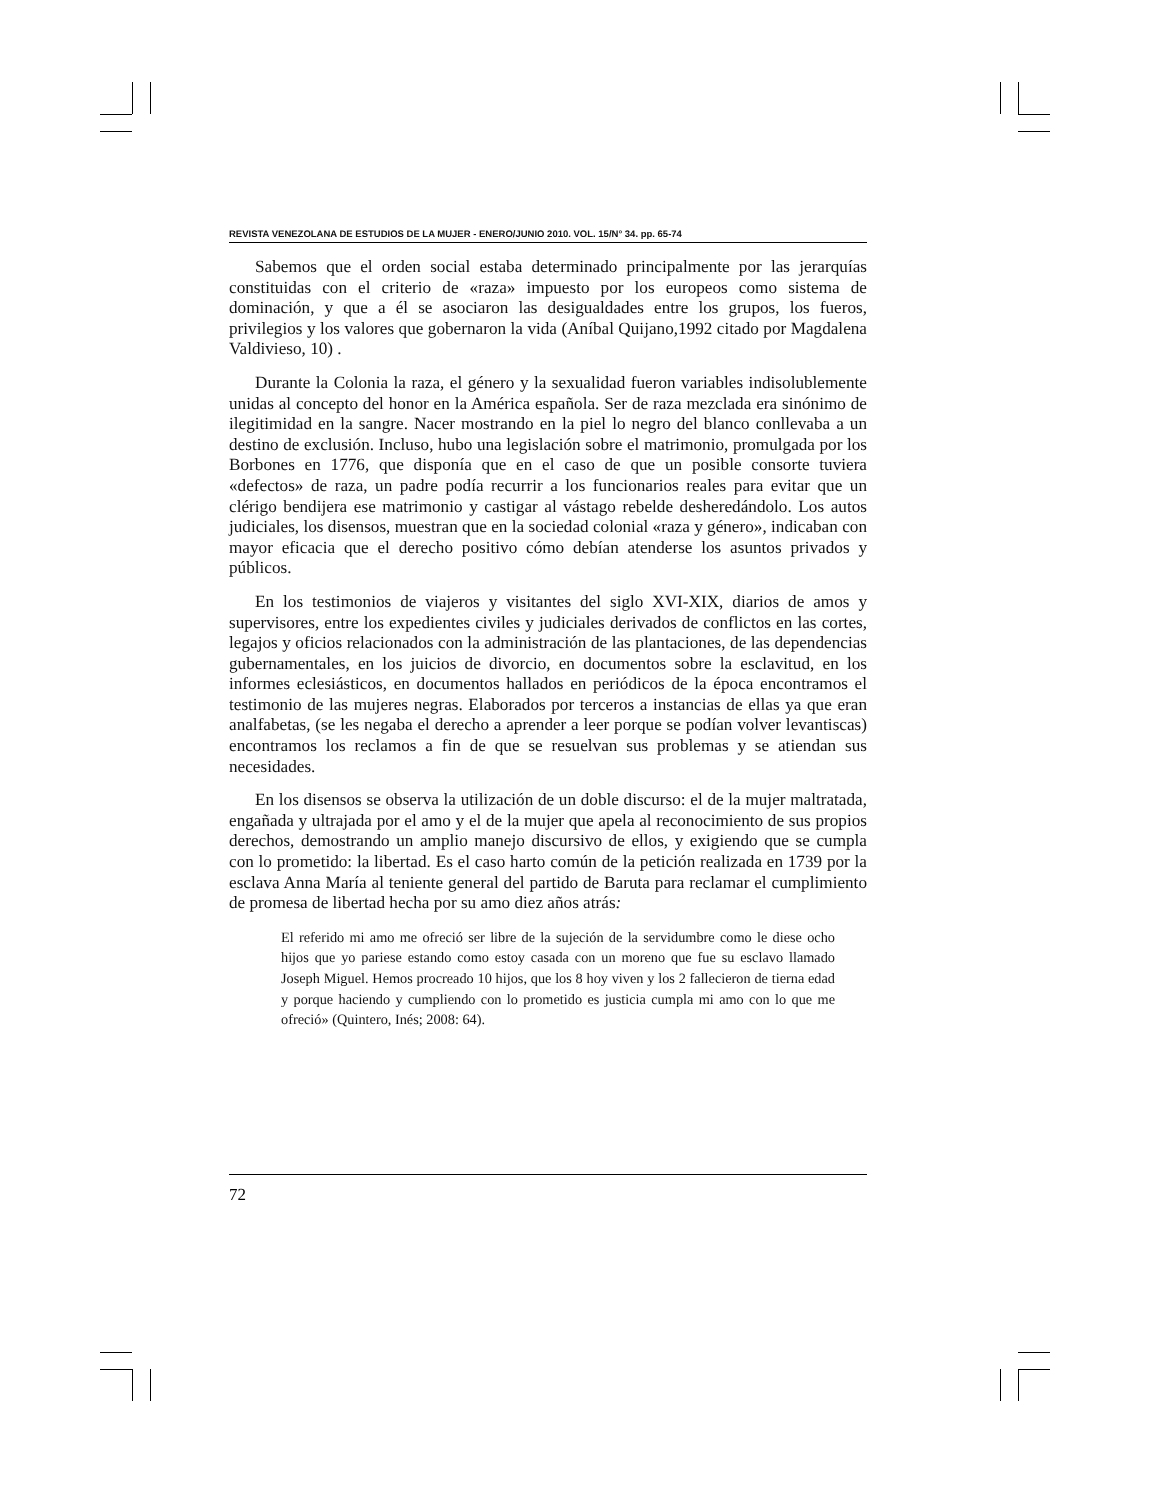REVISTA VENEZOLANA DE ESTUDIOS DE LA MUJER - ENERO/JUNIO 2010. VOL. 15/N° 34. pp. 65-74
Sabemos que el orden social estaba determinado principalmente por las jerarquías constituidas con el criterio de «raza» impuesto por los europeos como sistema de dominación, y que a él se asociaron las desigualdades entre los grupos, los fueros, privilegios y los valores que gobernaron la vida (Aníbal Quijano,1992 citado por Magdalena Valdivieso, 10) .
Durante la Colonia la raza, el género y la sexualidad fueron variables indisolublemente unidas al concepto del honor en la América española. Ser de raza mezclada era sinónimo de ilegitimidad en la sangre. Nacer mostrando en la piel lo negro del blanco conllevaba a un destino de exclusión. Incluso, hubo una legislación sobre el matrimonio, promulgada por los Borbones en 1776, que disponía que en el caso de que un posible consorte tuviera «defectos» de raza, un padre podía recurrir a los funcionarios reales para evitar que un clérigo bendijera ese matrimonio y castigar al vástago rebelde desheredándolo. Los autos judiciales, los disensos, muestran que en la sociedad colonial «raza y género», indicaban con mayor eficacia que el derecho positivo cómo debían atenderse los asuntos privados y públicos.
En los testimonios de viajeros y visitantes del siglo XVI-XIX, diarios de amos y supervisores, entre los expedientes civiles y judiciales derivados de conflictos en las cortes, legajos y oficios relacionados con la administración de las plantaciones, de las dependencias gubernamentales, en los juicios de divorcio, en documentos sobre la esclavitud, en los informes eclesiásticos, en documentos hallados en periódicos de la época encontramos el testimonio de las mujeres negras. Elaborados por terceros a instancias de ellas ya que eran analfabetas, (se les negaba el derecho a aprender a leer porque se podían volver levantiscas) encontramos los reclamos a fin de que se resuelvan sus problemas y se atiendan sus necesidades.
En los disensos se observa la utilización de un doble discurso: el de la mujer maltratada, engañada y ultrajada por el amo y el de la mujer que apela al reconocimiento de sus propios derechos, demostrando un amplio manejo discursivo de ellos, y exigiendo que se cumpla con lo prometido: la libertad. Es el caso harto común de la petición realizada en 1739 por la esclava Anna María al teniente general del partido de Baruta para reclamar el cumplimiento de promesa de libertad hecha por su amo diez años atrás:
El referido mi amo me ofreció ser libre de la sujeción de la servidumbre como le diese ocho hijos que yo pariese estando como estoy casada con un moreno que fue su esclavo llamado Joseph Miguel. Hemos procreado 10 hijos, que los 8 hoy viven y los 2 fallecieron de tierna edad y porque haciendo y cumpliendo con lo prometido es justicia cumpla mi amo con lo que me ofreció» (Quintero, Inés; 2008: 64).
72